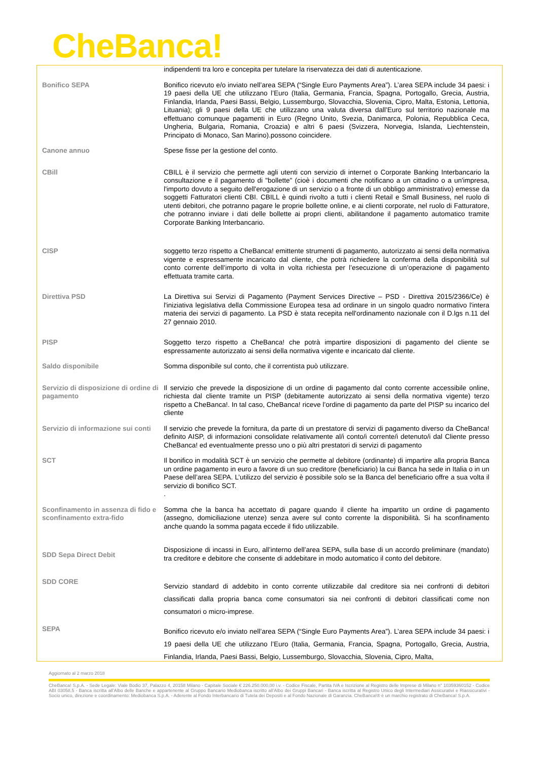CheBanca!
| | indipendenti tra loro e concepita per tutelare la riservatezza dei dati di autenticazione. |
| Bonifico SEPA | Bonifico ricevuto e/o inviato nell’area SEPA (“Single Euro Payments Area”). L’area SEPA include 34 paesi: i 19 paesi della UE che utilizzano l’Euro (Italia, Germania, Francia, Spagna, Portogallo, Grecia, Austria, Finlandia, Irlanda, Paesi Bassi, Belgio, Lussemburgo, Slovacchia, Slovenia, Cipro, Malta, Estonia, Lettonia, Lituania); gli 9 paesi della UE che utilizzano una valuta diversa dall’Euro sul territorio nazionale ma effettuano comunque pagamenti in Euro (Regno Unito, Svezia, Danimarca, Polonia, Repubblica Ceca, Ungheria, Bulgaria, Romania, Croazia) e altri 6 paesi (Svizzera, Norvegia, Islanda, Liechtenstein, Principato di Monaco, San Marino).possono coincidere. |
| Canone annuo | Spese fisse per la gestione del conto. |
| CBill | CBILL è il servizio che permette agli utenti con servizio di internet o Corporate Banking Interbancario la consultazione e il pagamento di "bollette" (cioè i documenti che notificano a un cittadino o a un'impresa, l'importo dovuto a seguito dell'erogazione di un servizio o a fronte di un obbligo amministrativo) emesse da soggetti Fatturatori clienti CBI. CBILL è quindi rivolto a tutti i clienti Retail e Small Business, nel ruolo di utenti debitori, che potranno pagare le proprie bollette online, e ai clienti corporate, nel ruolo di Fatturatore, che potranno inviare i dati delle bollette ai propri clienti, abilitandone il pagamento automatico tramite Corporate Banking Interbancario. |
| CISP | soggetto terzo rispetto a CheBanca! emittente strumenti di pagamento, autorizzato ai sensi della normativa vigente e espressamente incaricato dal cliente, che potrà richiedere la conferma della disponibilità sul conto corrente dell’importo di volta in volta richiesta per l’esecuzione di un’operazione di pagamento effettuata tramite carta. |
| Direttiva PSD | La Direttiva sui Servizi di Pagamento (Payment Services Directive – PSD - Direttiva 2015/2366/Ce) è l'iniziativa legislativa della Commissione Europea tesa ad ordinare in un singolo quadro normativo l'intera materia dei servizi di pagamento. La PSD è stata recepita nell'ordinamento nazionale con il D.lgs n.11 del 27 gennaio 2010. |
| PISP | Soggetto terzo rispetto a CheBanca! che potrà impartire disposizioni di pagamento del cliente se espressamente autorizzato ai sensi della normativa vigente e incaricato dal cliente. |
| Saldo disponibile | Somma disponibile sul conto, che il correntista può utilizzare. |
| Servizio di disposizione di ordine di pagamento | Il servizio che prevede la disposizione di un ordine di pagamento dal conto corrente accessibile online, richiesta dal cliente tramite un PISP (debitamente autorizzato ai sensi della normativa vigente) terzo rispetto a CheBanca!. In tal caso, CheBanca! riceve l’ordine di pagamento da parte del PISP su incarico del cliente |
| Servizio di informazione sui conti | Il servizio che prevede la fornitura, da parte di un prestatore di servizi di pagamento diverso da CheBanca! definito AISP, di informazioni consolidate relativamente al/i conto/i corrente/i detenuto/i dal Cliente presso CheBanca! ed eventualmente presso uno o più altri prestatori di servizi di pagamento |
| SCT | Il bonifico in modalità SCT è un servizio che permette al debitore (ordinante) di impartire alla propria Banca un ordine pagamento in euro a favore di un suo creditore (beneficiario) la cui Banca ha sede in Italia o in un Paese dell’area SEPA. L’utilizzo del servizio è possibile solo se la Banca del beneficiario offre a sua volta il servizio di bonifico SCT. . |
| Sconfinamento in assenza di fido e sconfinamento extra-fido | Somma che la banca ha accettato di pagare quando il cliente ha impartito un ordine di pagamento (assegno, domiciliazione utenze) senza avere sul conto corrente la disponibilità. Si ha sconfinamento anche quando la somma pagata eccede il fido utilizzabile. |
| SDD Sepa Direct Debit | Disposizione di incassi in Euro, all’interno dell’area SEPA, sulla base di un accordo preliminare (mandato) tra creditore e debitore che consente di addebitare in modo automatico il conto del debitore. |
| SDD CORE | Servizio standard di addebito in conto corrente utilizzabile dal creditore sia nei confronti di debitori classificati dalla propria banca come consumatori sia nei confronti di debitori classificati come non consumatori o micro-imprese. |
| SEPA | Bonifico ricevuto e/o inviato nell’area SEPA (“Single Euro Payments Area”). L’area SEPA include 34 paesi: i 19 paesi della UE che utilizzano l’Euro (Italia, Germania, Francia, Spagna, Portogallo, Grecia, Austria, Finlandia, Irlanda, Paesi Bassi, Belgio, Lussemburgo, Slovacchia, Slovenia, Cipro, Malta, |
Aggiornato al 2 marzo 2018
CheBanca! S.p.A. - Sede Legale: Viale Bodio 37, Palazzo 4, 20158 Milano - Capitale Sociale € 226.250.000,00 i.v. - Codice Fiscale, Partita IVA e Iscrizione al Registro delle Imprese di Milano n° 10359360152 - Codice ABI 03058.5 - Banca iscritta all’Albo delle Banche e appartenente al Gruppo Bancario Mediobanca iscritto all’Albo dei Gruppi Bancari - Banca iscritta al Registro Unico degli Intermediari Assicurativi e Riassicurativi - Socio unico, direzione e coordinamento: Mediobanca S.p.A. - Aderente al Fondo Interbancario di Tutela dei Depositi e al Fondo Nazionale di Garanzia. CheBanca!® è un marchio registrato di CheBanca! S.p.A.